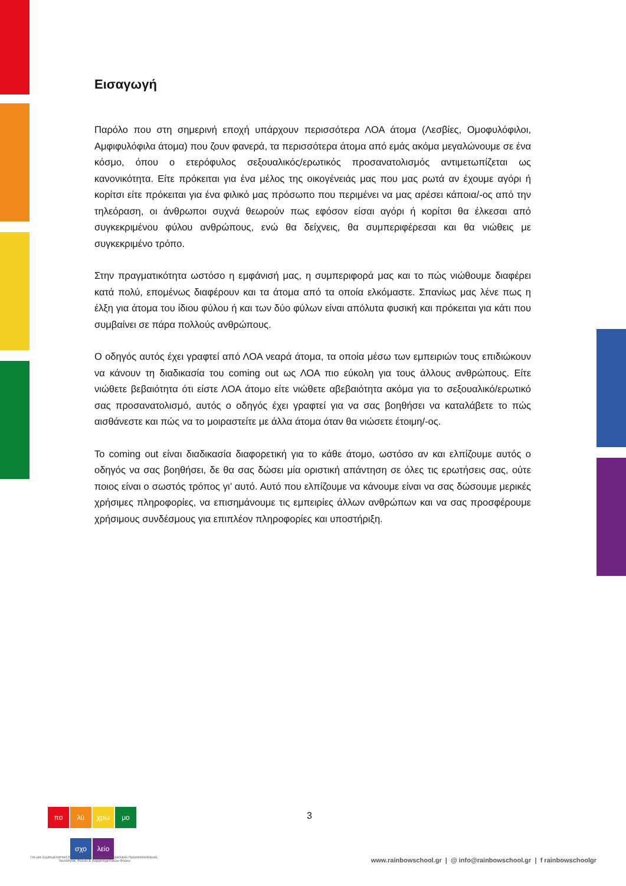Εισαγωγή
Παρόλο που στη σημερινή εποχή υπάρχουν περισσότερα ΛΟΑ άτομα (Λεσβίες, Ομοφυλόφιλοι, Αμφιφυλόφιλα άτομα) που ζουν φανερά, τα περισσότερα άτομα από εμάς ακόμα μεγαλώνουμε σε ένα κόσμο, όπου ο ετερόφυλος σεξουαλικός/ερωτικός προσανατολισμός αντιμετωπίζεται ως κανονικότητα. Είτε πρόκειται για ένα μέλος της οικογένειάς μας που μας ρωτά αν έχουμε αγόρι ή κορίτσι είτε πρόκειται για ένα φιλικό μας πρόσωπο που περιμένει να μας αρέσει κάποια/-ος από την τηλεόραση, οι άνθρωποι συχνά θεωρούν πως εφόσον είσαι αγόρι ή κορίτσι θα έλκεσαι από συγκεκριμένου φύλου ανθρώπους, ενώ θα δείχνεις, θα συμπεριφέρεσαι και θα νιώθεις με συγκεκριμένο τρόπο.
Στην πραγματικότητα ωστόσο η εμφάνισή μας, η συμπεριφορά μας και το πώς νιώθουμε διαφέρει κατά πολύ, επομένως διαφέρουν και τα άτομα από τα οποία ελκόμαστε. Σπανίως μας λένε πως η έλξη για άτομα του ίδιου φύλου ή και των δύο φύλων είναι απόλυτα φυσική και πρόκειται για κάτι που συμβαίνει σε πάρα πολλούς ανθρώπους.
Ο οδηγός αυτός έχει γραφτεί από ΛΟΑ νεαρά άτομα, τα οποία μέσω των εμπειριών τους επιδιώκουν να κάνουν τη διαδικασία του coming out ως ΛΟΑ πιο εύκολη για τους άλλους ανθρώπους. Είτε νιώθετε βεβαιότητα ότι είστε ΛΟΑ άτομο είτε νιώθετε αβεβαιότητα ακόμα για το σεξουαλικό/ερωτικό σας προσανατολισμό, αυτός ο οδηγός έχει γραφτεί για να σας βοηθήσει να καταλάβετε το πώς αισθάνεστε και πώς να το μοιραστείτε με άλλα άτομα όταν θα νιώσετε έτοιμη/-ος.
Το coming out είναι διαδικασία διαφορετική για το κάθε άτομο, ωστόσο αν και ελπίζουμε αυτός ο οδηγός να σας βοηθήσει, δε θα σας δώσει μία οριστική απάντηση σε όλες τις ερωτήσεις σας, ούτε ποιος είναι ο σωστός τρόπος γι’ αυτό. Αυτό που ελπίζουμε να κάνουμε είναι να σας δώσουμε μερικές χρήσιμες πληροφορίες, να επισημάνουμε τις εμπειρίες άλλων ανθρώπων και να σας προσφέρουμε χρήσιμους συνδέσμους για επιπλέον πληροφορίες και υποστήριξη.
πο λύ χρω μο
σχο λείο
3
Για μια Συμπεριληπτική Εκπαίδευση σε ζητήματα Σεξουαλικού Προσανατολισμού, Ταυτότητας Φύλου & Χαρακτηριστικών Φύλου
www.rainbowschool.gr | @ info@rainbowschool.gr | f rainbowschoolgr